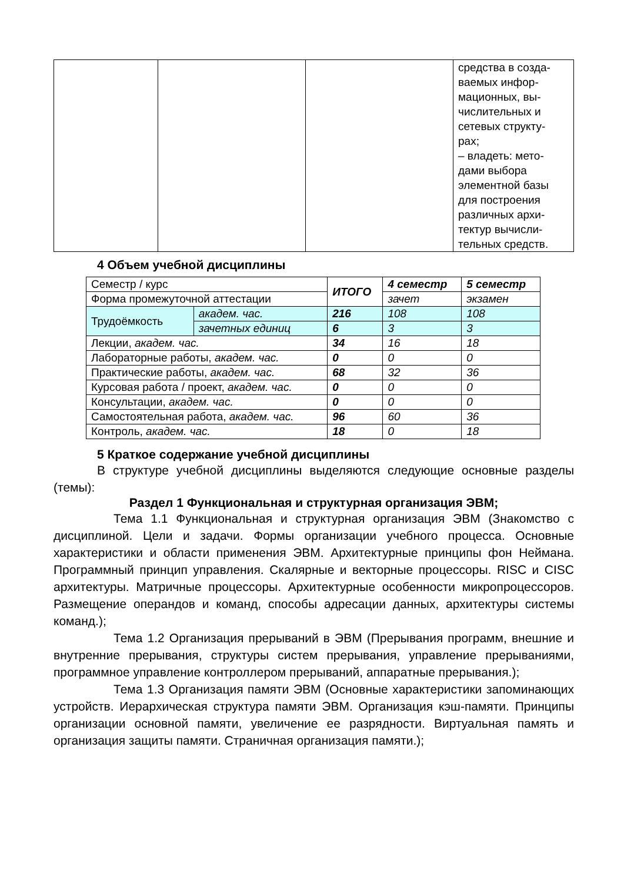| | | | средства в созда- ваемых инфор- мационных, вы- числительных и сетевых структу- рах; – владеть: мето- дами выбора элементной базы для построения различных архи- тектур вычисли- тельных средств. |
4 Объем учебной дисциплины
| Семестр / курс | | ИТОГО | 4 семестр | 5 семестр |
| Форма промежуточной аттестации | | | зачет | экзамен |
| Трудоёмкость | академ. час. | 216 | 108 | 108 |
| | зачетных единиц | 6 | 3 | 3 |
| Лекции, академ. час. | | 34 | 16 | 18 |
| Лабораторные работы, академ. час. | | 0 | 0 | 0 |
| Практические работы, академ. час. | | 68 | 32 | 36 |
| Курсовая работа / проект, академ. час. | | 0 | 0 | 0 |
| Консультации, академ. час. | | 0 | 0 | 0 |
| Самостоятельная работа, академ. час. | | 96 | 60 | 36 |
| Контроль, академ. час. | | 18 | 0 | 18 |
5 Краткое содержание учебной дисциплины
В структуре учебной дисциплины выделяются следующие основные разделы (темы):
Раздел 1 Функциональная и структурная организация ЭВМ;
Тема 1.1 Функциональная и структурная организация ЭВМ (Знакомство с дисциплиной. Цели и задачи. Формы организации учебного процесса. Основные характеристики и области применения ЭВМ. Архитектурные принципы фон Неймана. Программный принцип управления. Скалярные и векторные процессоры. RISC и CISC архитектуры. Матричные процессоры. Архитектурные особенности микропроцессоров. Размещение операндов и команд, способы адресации данных, архитектуры системы команд.);
Тема 1.2 Организация прерываний в ЭВМ (Прерывания программ, внешние и внутренние прерывания, структуры систем прерывания, управление прерываниями, программное управление контроллером прерываний, аппаратные прерывания.);
Тема 1.3 Организация памяти ЭВМ (Основные характеристики запоминающих устройств. Иерархическая структура памяти ЭВМ. Организация кэш-памяти. Принципы организации основной памяти, увеличение ее разрядности. Виртуальная память и организация защиты памяти. Страничная организация памяти.);